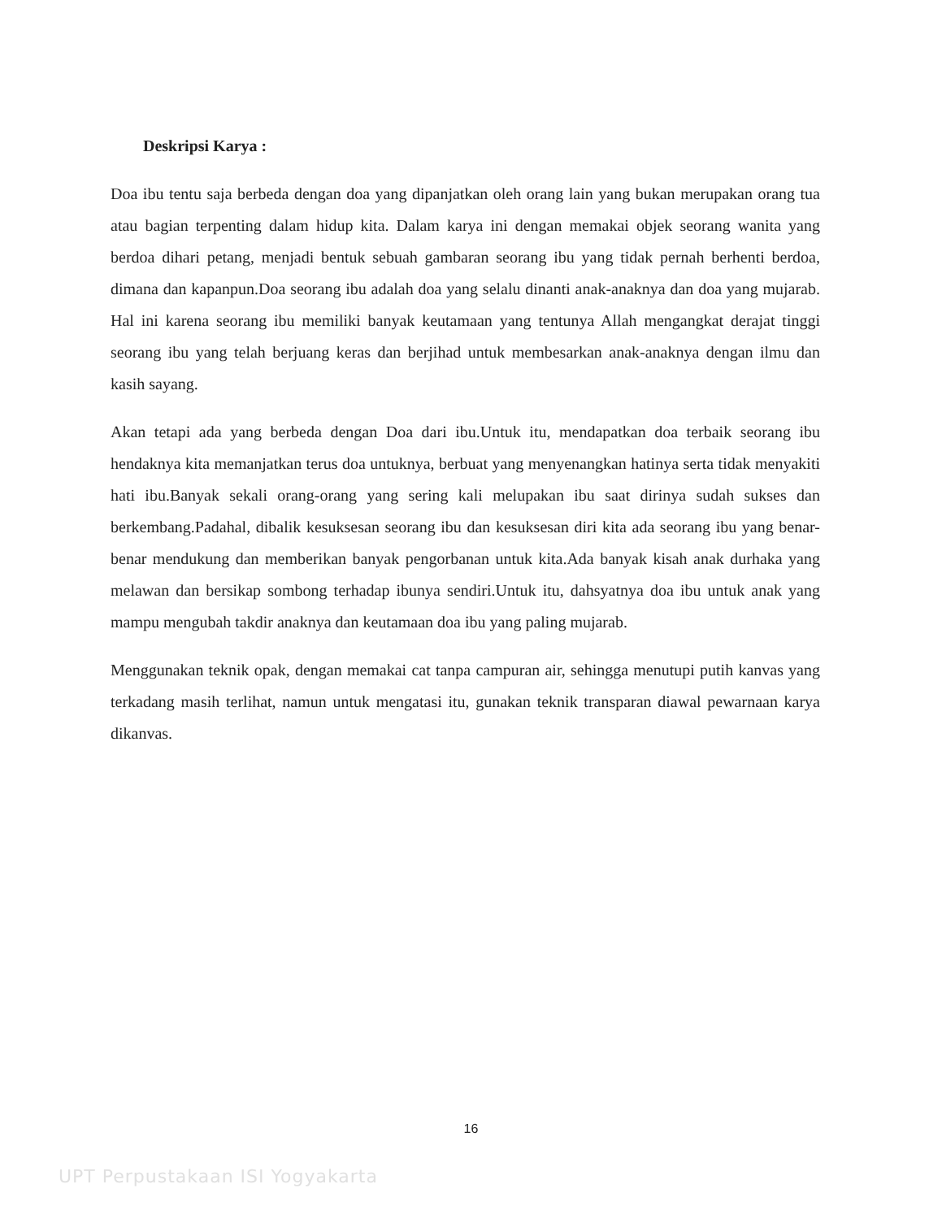Deskripsi Karya :
Doa ibu tentu saja berbeda dengan doa yang dipanjatkan oleh orang lain yang bukan merupakan orang tua atau bagian terpenting dalam hidup kita. Dalam karya ini dengan memakai objek seorang wanita yang berdoa dihari petang, menjadi bentuk sebuah gambaran seorang ibu yang tidak pernah berhenti berdoa, dimana dan kapanpun.Doa seorang ibu adalah doa yang selalu dinanti anak-anaknya dan doa yang mujarab. Hal ini karena seorang ibu memiliki banyak keutamaan yang tentunya Allah mengangkat derajat tinggi seorang ibu yang telah berjuang keras dan berjihad untuk membesarkan anak-anaknya dengan ilmu dan kasih sayang.
Akan tetapi ada yang berbeda dengan Doa dari ibu.Untuk itu, mendapatkan doa terbaik seorang ibu hendaknya kita memanjatkan terus doa untuknya, berbuat yang menyenangkan hatinya serta tidak menyakiti hati ibu.Banyak sekali orang-orang yang sering kali melupakan ibu saat dirinya sudah sukses dan berkembang.Padahal, dibalik kesuksesan seorang ibu dan kesuksesan diri kita ada seorang ibu yang benar-benar mendukung dan memberikan banyak pengorbanan untuk kita.Ada banyak kisah anak durhaka yang melawan dan bersikap sombong terhadap ibunya sendiri.Untuk itu, dahsyatnya doa ibu untuk anak yang mampu mengubah takdir anaknya dan keutamaan doa ibu yang paling mujarab.
Menggunakan teknik opak, dengan memakai cat tanpa campuran air, sehingga menutupi putih kanvas yang terkadang masih terlihat, namun untuk mengatasi itu, gunakan teknik transparan diawal pewarnaan karya dikanvas.
16
UPT Perpustakaan ISI Yogyakarta